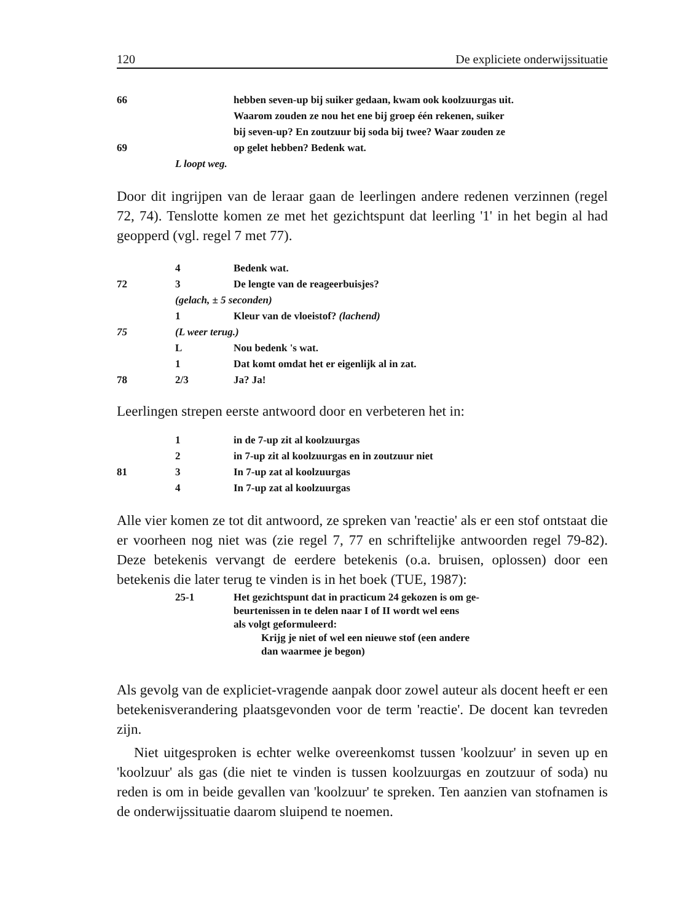120 De expliciete onderwijssituatie
| 66 | | hebben seven-up bij suiker gedaan, kwam ook koolzuurgas uit. |
| | | Waarom zouden ze nou het ene bij groep één rekenen, suiker |
| | | bij seven-up? En zoutzuur bij soda bij twee? Waar zouden ze |
| 69 | | op gelet hebben? Bedenk wat. |
| | L loopt weg. | |
Door dit ingrijpen van de leraar gaan de leerlingen andere redenen verzinnen (regel 72, 74). Tenslotte komen ze met het gezichtspunt dat leerling '1' in het begin al had geopperd (vgl. regel 7 met 77).
| | 4 | Bedenk wat. |
| 72 | 3 | De lengte van de reageerbuisjes? |
| | (gelach, ± 5 seconden) | |
| | 1 | Kleur van de vloeistof? (lachend) |
| 75 | (L weer terug.) | |
| | L | Nou bedenk 's wat. |
| | 1 | Dat komt omdat het er eigenlijk al in zat. |
| 78 | 2/3 | Ja? Ja! |
Leerlingen strepen eerste antwoord door en verbeteren het in:
| | 1 | in de 7-up zit al koolzuurgas |
| | 2 | in 7-up zit al koolzuurgas en in zoutzuur niet |
| 81 | 3 | In 7-up zat al koolzuurgas |
| | 4 | In 7-up zat al koolzuurgas |
Alle vier komen ze tot dit antwoord, ze spreken van 'reactie' als er een stof ontstaat die er voorheen nog niet was (zie regel 7, 77 en schriftelijke antwoorden regel 79-82). Deze betekenis vervangt de eerdere betekenis (o.a. bruisen, oplossen) door een betekenis die later terug te vinden is in het boek (TUE, 1987):
| | 25-1 | Het gezichtspunt dat in practicum 24 gekozen is om ge- beurtenissen in te delen naar I of II wordt wel eens als volgt geformuleerd: Krijg je niet of wel een nieuwe stof (een andere dan waarmee je begon) |
Als gevolg van de expliciet-vragende aanpak door zowel auteur als docent heeft er een betekenisverandering plaatsgevonden voor de term 'reactie'. De docent kan tevreden zijn.
Niet uitgesproken is echter welke overeenkomst tussen 'koolzuur' in seven up en 'koolzuur' als gas (die niet te vinden is tussen koolzuurgas en zoutzuur of soda) nu reden is om in beide gevallen van 'koolzuur' te spreken. Ten aanzien van stofnamen is de onderwijssituatie daarom sluipend te noemen.